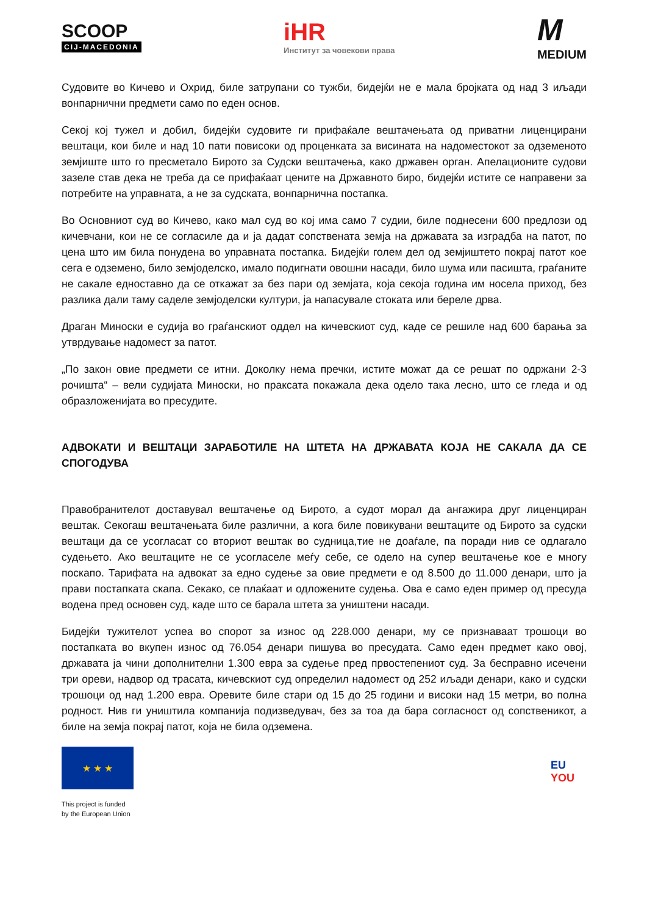SCOOP
CIJ-MACEDONIA
iHR
Институт за човекови права
M
MEDIUM
Судовите во Кичево и Охрид, биле затрупани со тужби, бидејќи не е мала бројката од над 3 иљади вонпарнични предмети само по еден основ.
Секој кој тужел и добил, бидејќи судовите ги прифаќале вештачењата од приватни лиценцирани вештаци, кои биле и над 10 пати повисоки од проценката за висината на надоместокот за одземеното земјиште што го пресметало Бирото за Судски вештачења, како државен орган. Апелационите судови зазеле став дека не треба да се прифаќаат цените на Државното биро, бидејќи истите се направени за потребите на управната, а не за судската, вонпарнична постапка.
Во Основниот суд во Кичево, како мал суд во кој има само 7 судии, биле поднесени 600 предлози од кичевчани, кои не се согласиле да и ја дадат сопствената земја на државата за изградба на патот, по цена што им била понудена во управната постапка. Бидејќи голем дел од земјиштето покрај патот кое сега е одземено, било земјоделско, имало подигнати овошни насади, било шума или пасишта, граѓаните не сакале едноставно да се откажат за без пари од земјата, која секоја година им носела приход, без разлика дали таму саделе земјоделски култури, ја напасувале стоката или береле дрва.
Драган Миноски е судија во граѓанскиот оддел на кичевскиот суд, каде се решиле над 600 барања за утврдување надомест за патот.
„По закон овие предмети се итни. Доколку нема пречки, истите можат да се решат по одржани 2-3 рочишта“ – вели судијата Миноски, но праксата покажала дека одело така лесно, што се гледа и од образложенијата во пресудите.
АДВОКАТИ И ВЕШТАЦИ ЗАРАБОТИЛЕ НА ШТЕТА НА ДРЖАВАТА КОЈА НЕ САКАЛА ДА СЕ СПОГОДУВА
Правобранителот доставувал вештачење од Бирото, а судот морал да ангажира друг лиценциран вештак. Секогаш вештачењата биле различни, а кога биле повикувани вештаците од Бирото за судски вештаци да се усогласат со вториот вештак во судница,тие не доаѓале, па поради нив се одлагало судењето. Ако вештаците не се усогласеле меѓу себе, се одело на супер вештачење кое е многу поскапо. Тарифата на адвокат за едно судење за овие предмети е од 8.500 до 11.000 денари, што ја прави постапката скапа. Секако, се плаќаат и одложените судења. Ова е само еден пример од пресуда водена пред основен суд, каде што се барала штета за уништени насади.
Бидејќи тужителот успеа во спорот за износ од 228.000 денари, му се признаваат трошоци во постапката во вкупен износ од 76.054 денари пишува во пресудата. Само еден предмет како овој, државата ја чини дополнителни 1.300 евра за судење пред првостепениот суд. За бесправно исечени три ореви, надвор од трасата, кичевскиот суд определил надомест од 252 иљади денари, како и судски трошоци од над 1.200 евра. Оревите биле стари од 15 до 25 години и високи над 15 метри, во полна родност. Нив ги уништила компанија подизведувач, без за тоа да бара согласност од сопственикот, а биле на земја покрај патот, која не била одземена.
★ ★ ★
This project is funded
by the European Union
EU
YOU